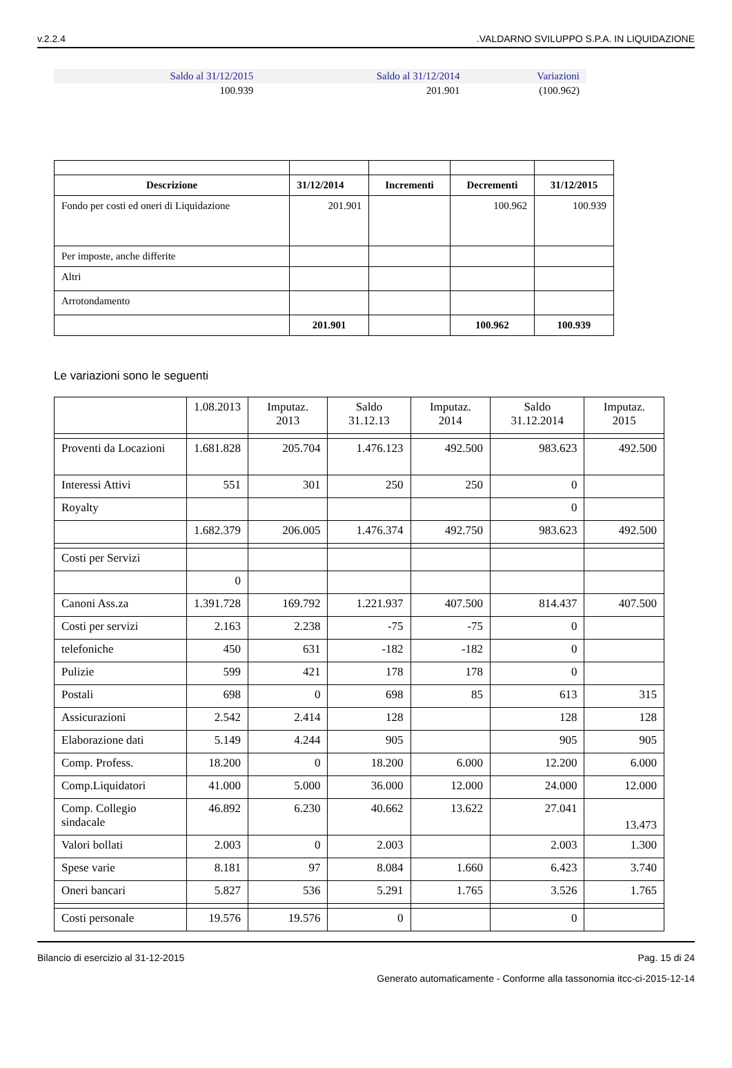v.2.2.4.VALDARNO SVILUPPO S.P.A. IN LIQUIDAZIONE
| Saldo al 31/12/2015 | Saldo al 31/12/2014 | Variazioni |
| --- | --- | --- |
| 100.939 | 201.901 | (100.962) |
| Descrizione | 31/12/2014 | Incrementi | Decrementi | 31/12/2015 |
| --- | --- | --- | --- | --- |
| Fondo per costi ed oneri di Liquidazione | 201.901 | | 100.962 | 100.939 |
| Per imposte, anche differite | | | | |
| Altri | | | | |
| Arrotondamento | | | | |
| | 201.901 | | 100.962 | 100.939 |
Le variazioni sono le seguenti
| | 1.08.2013 | Imputaz. 2013 | Saldo 31.12.13 | Imputaz. 2014 | Saldo 31.12.2014 | Imputaz. 2015 |
| Proventi da Locazioni | 1.681.828 | 205.704 | 1.476.123 | 492.500 | 983.623 | 492.500 |
| Interessi Attivi | 551 | 301 | 250 | 250 | 0 | |
| Royalty | | | | | 0 | |
| | 1.682.379 | 206.005 | 1.476.374 | 492.750 | 983.623 | 492.500 |
| Costi per Servizi | | | | | | |
| | 0 | | | | | |
| Canoni Ass.za | 1.391.728 | 169.792 | 1.221.937 | 407.500 | 814.437 | 407.500 |
| Costi per servizi | 2.163 | 2.238 | -75 | -75 | 0 | |
| telefoniche | 450 | 631 | -182 | -182 | 0 | |
| Pulizie | 599 | 421 | 178 | 178 | 0 | |
| Postali | 698 | 0 | 698 | 85 | 613 | 315 |
| Assicurazioni | 2.542 | 2.414 | 128 | | 128 | 128 |
| Elaborazione dati | 5.149 | 4.244 | 905 | | 905 | 905 |
| Comp. Profess. | 18.200 | 0 | 18.200 | 6.000 | 12.200 | 6.000 |
| Comp.Liquidatori | 41.000 | 5.000 | 36.000 | 12.000 | 24.000 | 12.000 |
| Comp. Collegio sindacale | 46.892 | 6.230 | 40.662 | 13.622 | 27.041 | 13.473 |
| Valori bollati | 2.003 | 0 | 2.003 | | 2.003 | 1.300 |
| Spese varie | 8.181 | 97 | 8.084 | 1.660 | 6.423 | 3.740 |
| Oneri bancari | 5.827 | 536 | 5.291 | 1.765 | 3.526 | 1.765 |
| Costi personale | 19.576 | 19.576 | 0 | | 0 | |
Bilancio di esercizio al 31-12-2015 Pag. 15 di 24
Generato automaticamente - Conforme alla tassonomia itcc-ci-2015-12-14